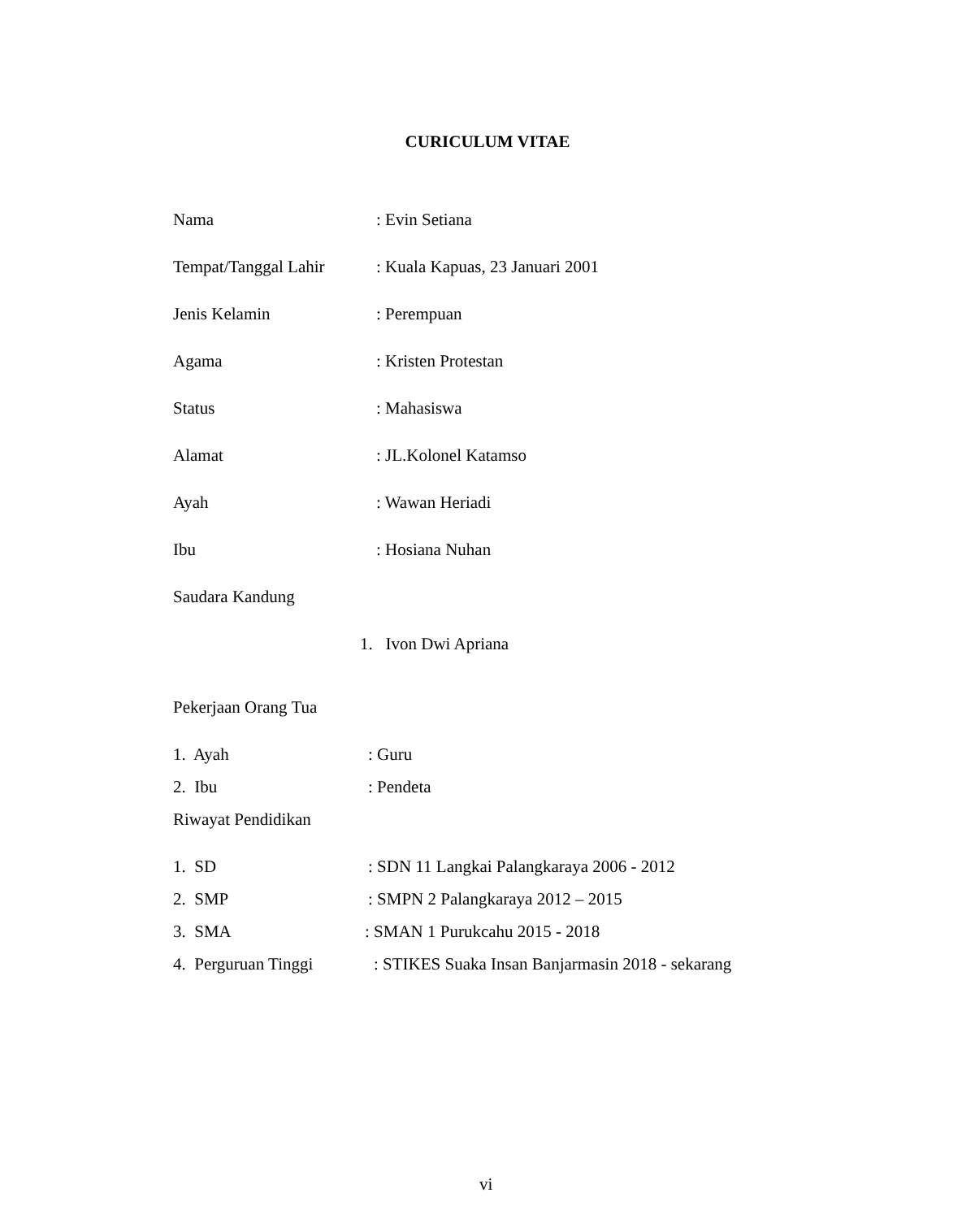CURICULUM VITAE
Nama: Evin Setiana
Tempat/Tanggal Lahir: Kuala Kapuas, 23 Januari 2001
Jenis Kelamin: Perempuan
Agama: Kristen Protestan
Status: Mahasiswa
Alamat: JL.Kolonel Katamso
Ayah: Wawan Heriadi
Ibu: Hosiana Nuhan
Saudara Kandung
1. Ivon Dwi Apriana
Pekerjaan Orang Tua
1. Ayah: Guru
2. Ibu: Pendeta
Riwayat Pendidikan
1. SD: SDN 11 Langkai Palangkaraya 2006 - 2012
2. SMP: SMPN 2 Palangkaraya 2012 – 2015
3. SMA: SMAN 1 Purukcahu 2015 - 2018
4. Perguruan Tinggi: STIKES Suaka Insan Banjarmasin 2018 - sekarang
vi